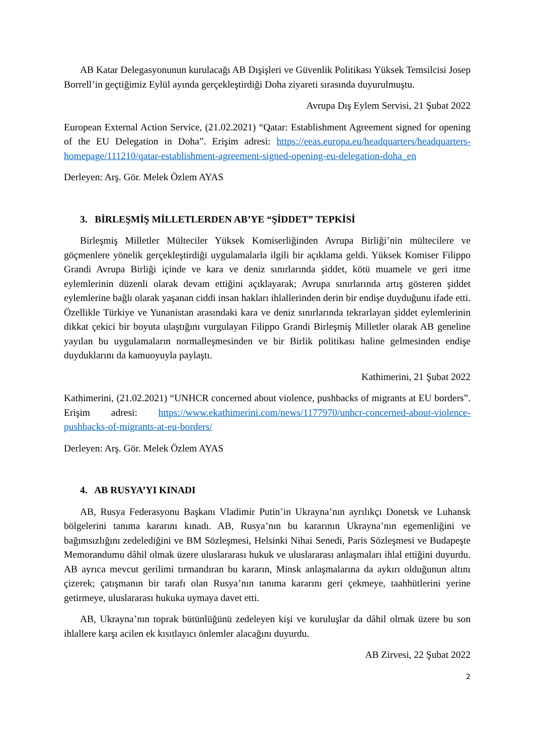AB Katar Delegasyonunun kurulacağı AB Dışişleri ve Güvenlik Politikası Yüksek Temsilcisi Josep Borrell’in geçtiğimiz Eylül ayında gerçekleştirdiği Doha ziyareti sırasında duyurulmuştu.
Avrupa Dış Eylem Servisi, 21 Şubat 2022
European External Action Service, (21.02.2021) “Qatar: Establishment Agreement signed for opening of the EU Delegation in Doha”. Erişim adresi: https://eeas.europa.eu/headquarters/headquarters-homepage/111210/qatar-establishment-agreement-signed-opening-eu-delegation-doha_en
Derleyen: Arş. Gör. Melek Özlem AYAS
3. BİRLEŞMİŞ MİLLETLERDEN AB’YE “ŞİDDET” TEPKİSİ
Birleşmiş Milletler Mülteciler Yüksek Komiserliğinden Avrupa Birliği’nin mültecilere ve göçmenlere yönelik gerçekleştirdiği uygulamalarla ilgili bir açıklama geldi. Yüksek Komiser Filippo Grandi Avrupa Birliği içinde ve kara ve deniz sınırlarında şiddet, kötü muamele ve geri itme eylemlerinin düzenli olarak devam ettiğini açıklayarak; Avrupa sınırlarında artış gösteren şiddet eylemlerine bağlı olarak yaşanan ciddi insan hakları ihlallerinden derin bir endişe duyduğunu ifade etti. Özellikle Türkiye ve Yunanistan arasındaki kara ve deniz sınırlarında tekrarlayan şiddet eylemlerinin dikkat çekici bir boyuta ulaştığını vurgulayan Filippo Grandi Birleşmiş Milletler olarak AB geneline yayılan bu uygulamaların normalleşmesinden ve bir Birlik politikası haline gelmesinden endişe duyduklarını da kamuoyuyla paylaştı.
Kathimerini, 21 Şubat 2022
Kathimerini, (21.02.2021) “UNHCR concerned about violence, pushbacks of migrants at EU borders”. Erişim adresi: https://www.ekathimerini.com/news/1177970/unhcr-concerned-about-violence-pushbacks-of-migrants-at-eu-borders/
Derleyen: Arş. Gör. Melek Özlem AYAS
4. AB RUSYA’YI KINADI
AB, Rusya Federasyonu Başkanı Vladimir Putin’in Ukrayna’nın ayrılıkçı Donetsk ve Luhansk bölgelerini tanıma kararını kınadı. AB, Rusya’nın bu kararının Ukrayna’nın egemenliğini ve bağımsızlığını zedelediğini ve BM Sözleşmesi, Helsinki Nihai Senedi, Paris Sözleşmesi ve Budapeşte Memorandumu dâhil olmak üzere uluslararası hukuk ve uluslararası anlaşmaları ihlal ettiğini duyurdu. AB ayrıca mevcut gerilimi tırmandıran bu kararın, Minsk anlaşmalarına da aykırı olduğunun altını çizerek; çatışmanın bir tarafı olan Rusya’nın tanıma kararını geri çekmeye, taahhütlerini yerine getirmeye, uluslararası hukuka uymaya davet etti.
AB, Ukrayna’nın toprak bütünlüğünü zedeleyen kişi ve kuruluşlar da dâhil olmak üzere bu son ihlallere karşı acilen ek kısıtlayıcı önlemler alacağını duyurdu.
AB Zirvesi, 22 Şubat 2022
2